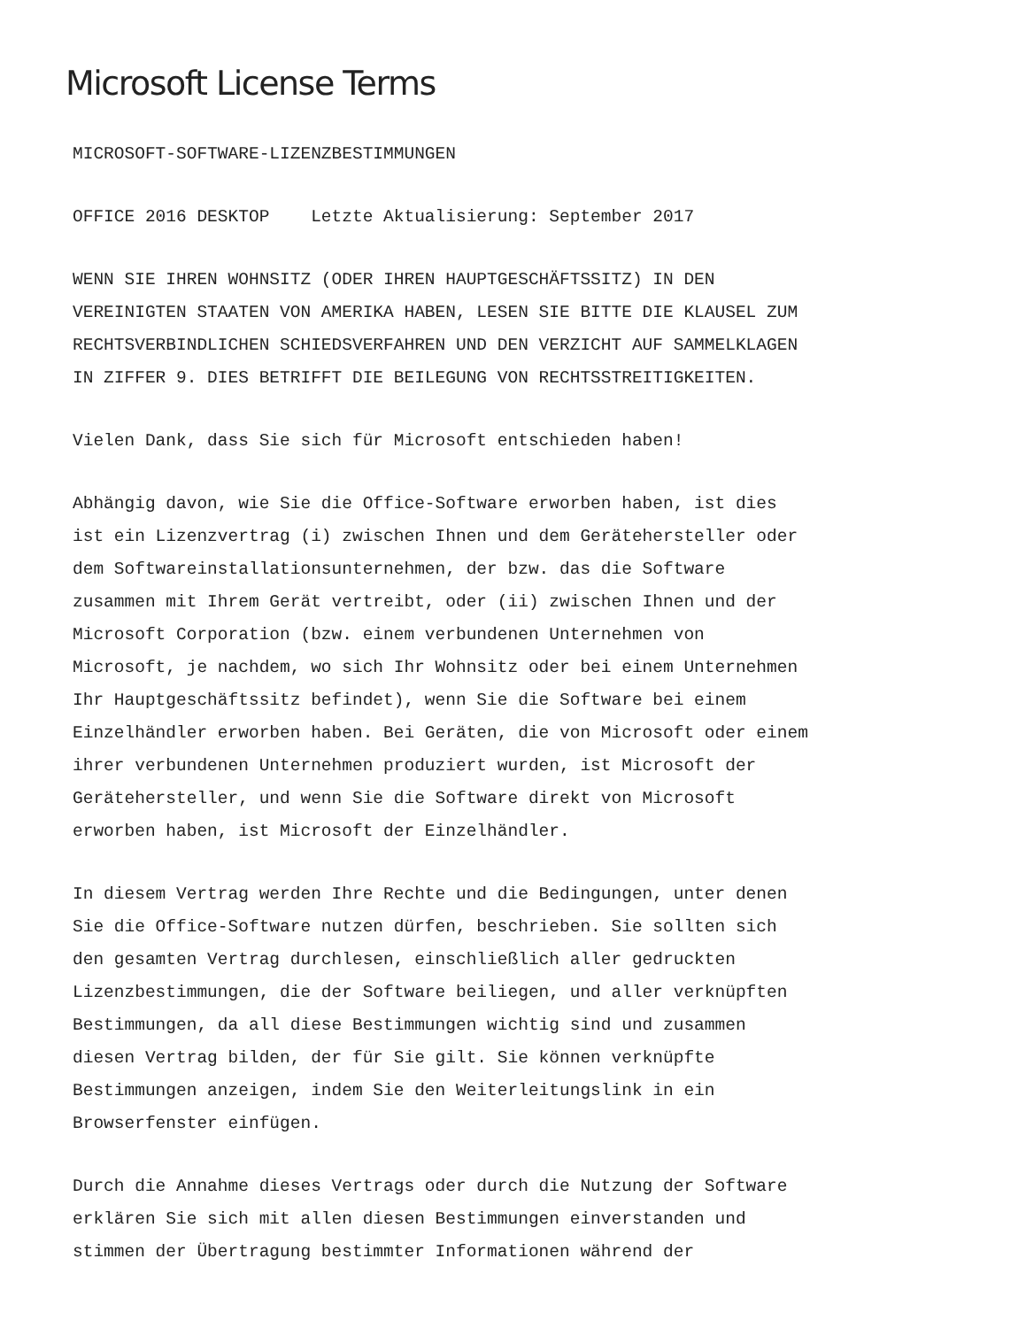Microsoft License Terms
MICROSOFT-SOFTWARE-LIZENZBESTIMMUNGEN
OFFICE 2016 DESKTOP Letzte Aktualisierung: September 2017
WENN SIE IHREN WOHNSITZ (ODER IHREN HAUPTGESCHÄFTSSITZ) IN DEN VEREINIGTEN STAATEN VON AMERIKA HABEN, LESEN SIE BITTE DIE KLAUSEL ZUM RECHTSVERBINDLICHEN SCHIEDSVERFAHREN UND DEN VERZICHT AUF SAMMELKLAGEN IN ZIFFER 9. DIES BETRIFFT DIE BEILEGUNG VON RECHTSSTREITIGKEITEN.
Vielen Dank, dass Sie sich für Microsoft entschieden haben!
Abhängig davon, wie Sie die Office-Software erworben haben, ist dies ist ein Lizenzvertrag (i) zwischen Ihnen und dem Gerätehersteller oder dem Softwareinstallationsunternehmen, der bzw. das die Software zusammen mit Ihrem Gerät vertreibt, oder (ii) zwischen Ihnen und der Microsoft Corporation (bzw. einem verbundenen Unternehmen von Microsoft, je nachdem, wo sich Ihr Wohnsitz oder bei einem Unternehmen Ihr Hauptgeschäftssitz befindet), wenn Sie die Software bei einem Einzelhändler erworben haben. Bei Geräten, die von Microsoft oder einem ihrer verbundenen Unternehmen produziert wurden, ist Microsoft der Gerätehersteller, und wenn Sie die Software direkt von Microsoft erworben haben, ist Microsoft der Einzelhändler.
In diesem Vertrag werden Ihre Rechte und die Bedingungen, unter denen Sie die Office-Software nutzen dürfen, beschrieben. Sie sollten sich den gesamten Vertrag durchlesen, einschließlich aller gedruckten Lizenzbestimmungen, die der Software beiliegen, und aller verknüpften Bestimmungen, da all diese Bestimmungen wichtig sind und zusammen diesen Vertrag bilden, der für Sie gilt. Sie können verknüpfte Bestimmungen anzeigen, indem Sie den Weiterleitungslink in ein Browserfenster einfügen.
Durch die Annahme dieses Vertrags oder durch die Nutzung der Software erklären Sie sich mit allen diesen Bestimmungen einverstanden und stimmen der Übertragung bestimmter Informationen während der